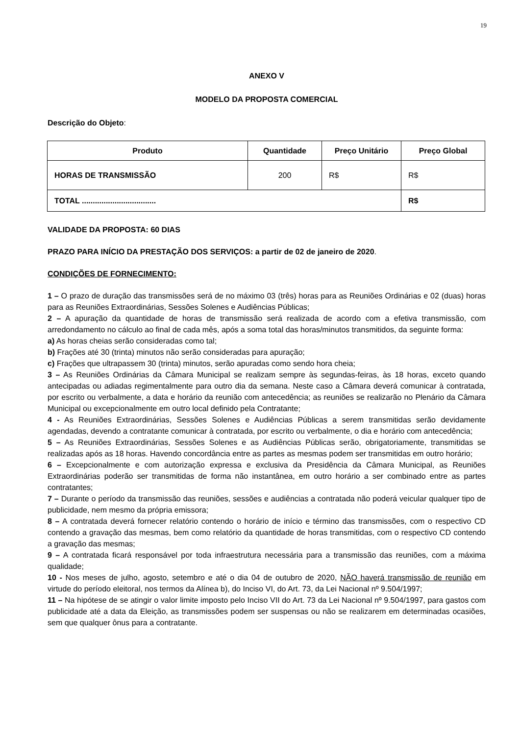19
ANEXO V
MODELO DA PROPOSTA COMERCIAL
Descrição do Objeto:
| Produto | Quantidade | Preço Unitário | Preço Global |
| --- | --- | --- | --- |
| HORAS DE TRANSMISSÃO | 200 | R$ | R$ |
| TOTAL .................................. | | | R$ |
VALIDADE DA PROPOSTA: 60 DIAS
PRAZO PARA INÍCIO DA PRESTAÇÃO DOS SERVIÇOS: a partir de 02 de janeiro de 2020.
CONDIÇÕES DE FORNECIMENTO:
1 – O prazo de duração das transmissões será de no máximo 03 (três) horas para as Reuniões Ordinárias e 02 (duas) horas para as Reuniões Extraordinárias, Sessões Solenes e Audiências Públicas;
2 – A apuração da quantidade de horas de transmissão será realizada de acordo com a efetiva transmissão, com arredondamento no cálculo ao final de cada mês, após a soma total das horas/minutos transmitidos, da seguinte forma:
a) As horas cheias serão consideradas como tal;
b) Frações até 30 (trinta) minutos não serão consideradas para apuração;
c) Frações que ultrapassem 30 (trinta) minutos, serão apuradas como sendo hora cheia;
3 – As Reuniões Ordinárias da Câmara Municipal se realizam sempre às segundas-feiras, às 18 horas, exceto quando antecipadas ou adiadas regimentalmente para outro dia da semana. Neste caso a Câmara deverá comunicar à contratada, por escrito ou verbalmente, a data e horário da reunião com antecedência; as reuniões se realizarão no Plenário da Câmara Municipal ou excepcionalmente em outro local definido pela Contratante;
4 - As Reuniões Extraordinárias, Sessões Solenes e Audiências Públicas a serem transmitidas serão devidamente agendadas, devendo a contratante comunicar à contratada, por escrito ou verbalmente, o dia e horário com antecedência;
5 – As Reuniões Extraordinárias, Sessões Solenes e as Audiências Públicas serão, obrigatoriamente, transmitidas se realizadas após as 18 horas. Havendo concordância entre as partes as mesmas podem ser transmitidas em outro horário;
6 – Excepcionalmente e com autorização expressa e exclusiva da Presidência da Câmara Municipal, as Reuniões Extraordinárias poderão ser transmitidas de forma não instantânea, em outro horário a ser combinado entre as partes contratantes;
7 – Durante o período da transmissão das reuniões, sessões e audiências a contratada não poderá veicular qualquer tipo de publicidade, nem mesmo da própria emissora;
8 – A contratada deverá fornecer relatório contendo o horário de início e término das transmissões, com o respectivo CD contendo a gravação das mesmas, bem como relatório da quantidade de horas transmitidas, com o respectivo CD contendo a gravação das mesmas;
9 – A contratada ficará responsável por toda infraestrutura necessária para a transmissão das reuniões, com a máxima qualidade;
10 - Nos meses de julho, agosto, setembro e até o dia 04 de outubro de 2020, NÃO haverá transmissão de reunião em virtude do período eleitoral, nos termos da Alínea b), do Inciso VI, do Art. 73, da Lei Nacional nº 9.504/1997;
11 – Na hipótese de se atingir o valor limite imposto pelo Inciso VII do Art. 73 da Lei Nacional nº 9.504/1997, para gastos com publicidade até a data da Eleição, as transmissões podem ser suspensas ou não se realizarem em determinadas ocasiões, sem que qualquer ônus para a contratante.